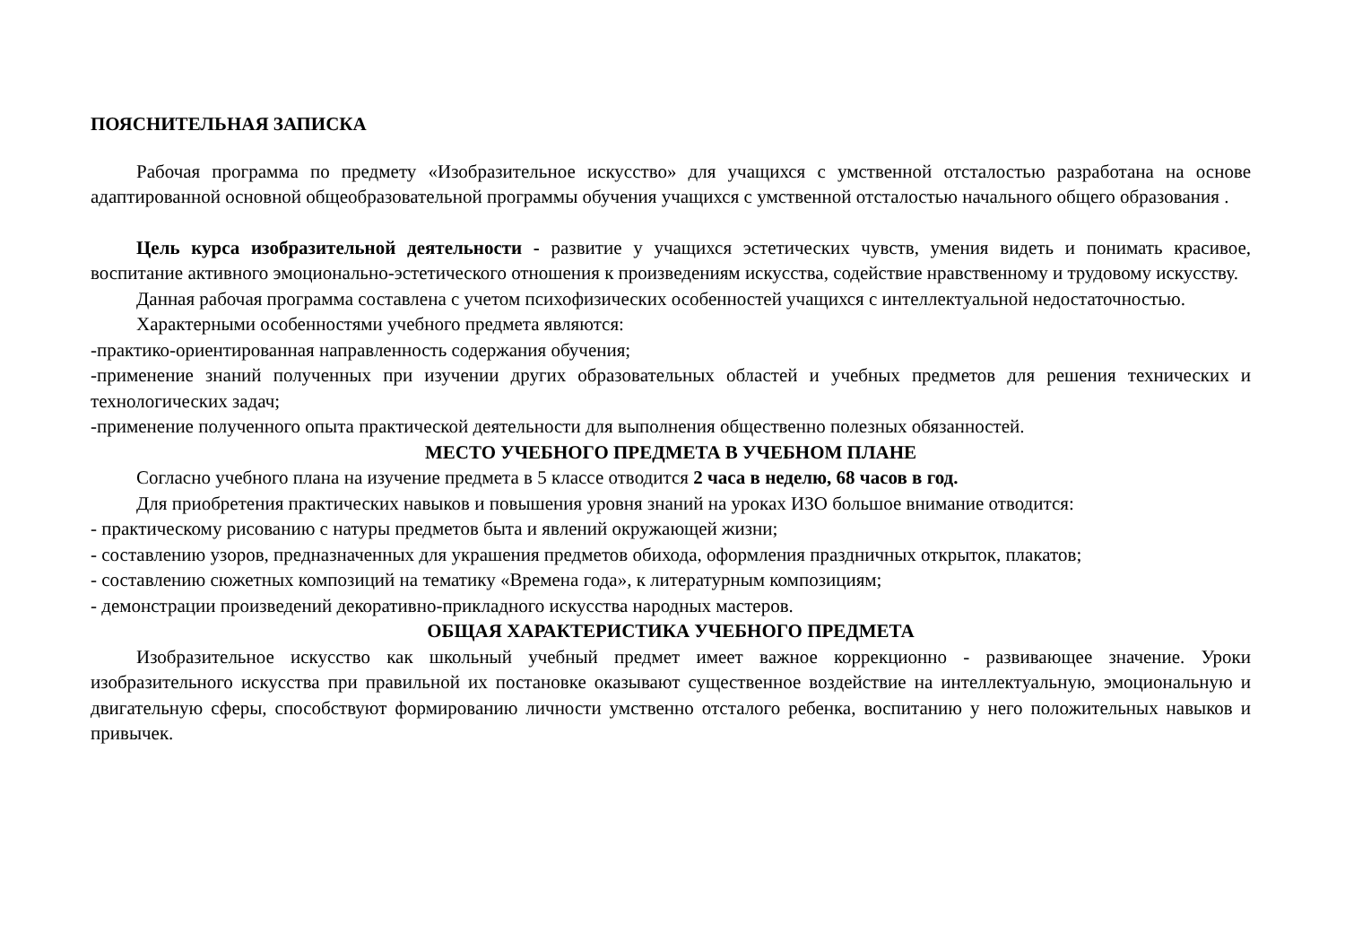ПОЯСНИТЕЛЬНАЯ ЗАПИСКА
Рабочая программа по предмету «Изобразительное искусство» для учащихся с умственной отсталостью разработана на основе адаптированной основной общеобразовательной программы обучения учащихся с умственной отсталостью начального общего образования .
Цель курса изобразительной деятельности - развитие у учащихся эстетических чувств, умения видеть и понимать красивое, воспитание активного эмоционально-эстетического отношения к произведениям искусства, содействие нравственному и трудовому искусству.
Данная рабочая программа составлена с учетом психофизических особенностей учащихся с интеллектуальной недостаточностью.
Характерными особенностями учебного предмета являются:
-практико-ориентированная направленность содержания обучения;
-применение знаний полученных при изучении других образовательных областей и учебных предметов для решения технических и технологических задач;
-применение полученного опыта практической деятельности для выполнения общественно полезных обязанностей.
МЕСТО УЧЕБНОГО ПРЕДМЕТА В УЧЕБНОМ ПЛАНЕ
Согласно учебного плана на изучение предмета в 5 классе отводится 2 часа в неделю, 68 часов в год.
Для приобретения практических навыков и повышения уровня знаний на уроках ИЗО большое внимание отводится:
- практическому рисованию с натуры предметов быта и явлений окружающей жизни;
- составлению узоров, предназначенных для украшения предметов обихода, оформления праздничных открыток, плакатов;
- составлению сюжетных композиций на тематику «Времена года», к литературным композициям;
- демонстрации произведений декоративно-прикладного искусства народных мастеров.
ОБЩАЯ ХАРАКТЕРИСТИКА УЧЕБНОГО ПРЕДМЕТА
Изобразительное искусство как школьный учебный предмет имеет важное коррекционно - развивающее значение. Уроки изобразительного искусства при правильной их постановке оказывают существенное воздействие на интеллектуальную, эмоциональную и двигательную сферы, способствуют формированию личности умственно отсталого ребенка, воспитанию у него положительных навыков и привычек.